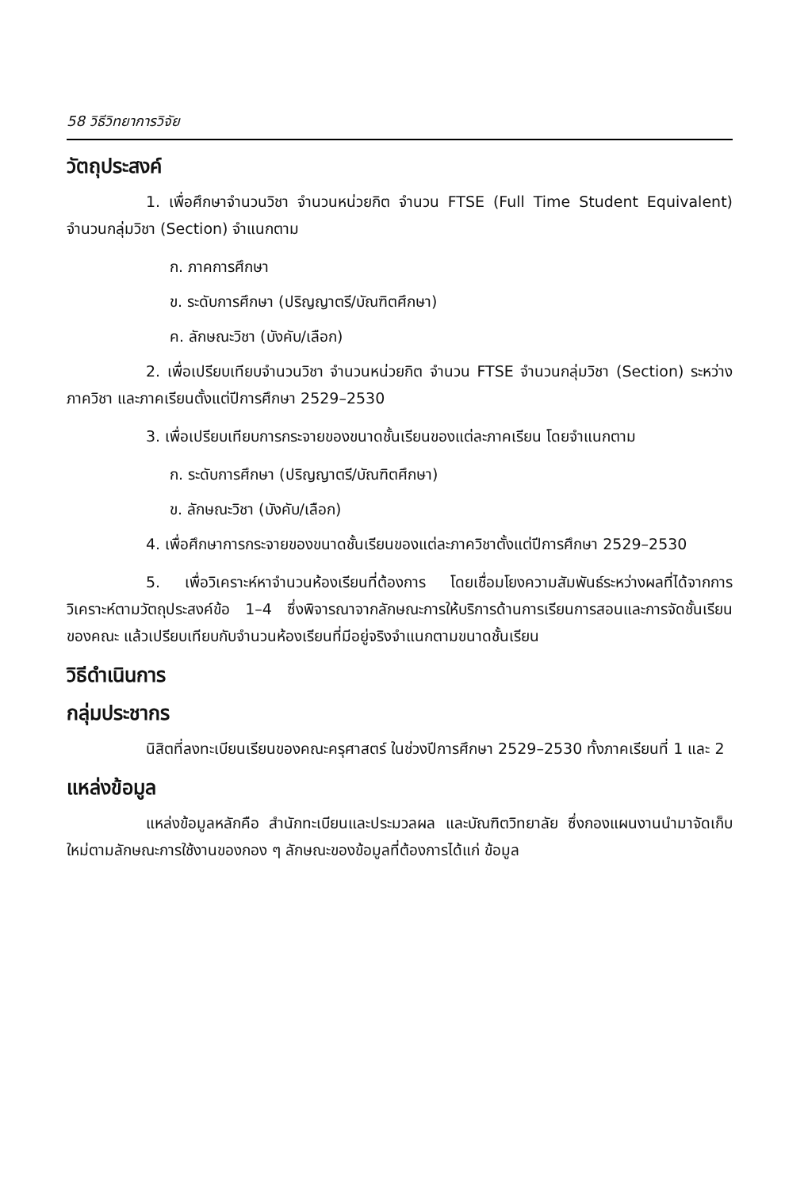58 วิธีวิทยาการวิจัย
วัตถุประสงค์
1. เพื่อศึกษาจำนวนวิชา จำนวนหน่วยกิต จำนวน FTSE (Full Time Student Equivalent) จำนวนกลุ่มวิชา (Section) จำแนกตาม
ก. ภาคการศึกษา
ข. ระดับการศึกษา (ปริญญาตรี/บัณฑิตศึกษา)
ค. ลักษณะวิชา (บังคับ/เลือก)
2. เพื่อเปรียบเทียบจำนวนวิชา จำนวนหน่วยกิต จำนวน FTSE จำนวนกลุ่มวิชา (Section) ระหว่าง ภาควิชา และภาคเรียนตั้งแต่ปีการศึกษา 2529–2530
3. เพื่อเปรียบเทียบการกระจายของขนาดชั้นเรียนของแต่ละภาคเรียน โดยจำแนกตาม
ก. ระดับการศึกษา (ปริญญาตรี/บัณฑิตศึกษา)
ข. ลักษณะวิชา (บังคับ/เลือก)
4. เพื่อศึกษาการกระจายของขนาดชั้นเรียนของแต่ละภาควิชาตั้งแต่ปีการศึกษา 2529–2530
5. เพื่อวิเคราะห์หาจำนวนห้องเรียนที่ต้องการ โดยเชื่อมโยงความสัมพันธ์ระหว่างผลที่ได้จากการวิเคราะห์ตามวัตถุประสงค์ข้อ 1–4 ซึ่งพิจารณาจากลักษณะการให้บริการด้านการเรียนการสอนและการจัดชั้นเรียนของคณะ แล้วเปรียบเทียบกับจำนวนห้องเรียนที่มีอยู่จริงจำแนกตามขนาดชั้นเรียน
วิธีดำเนินการ
กลุ่มประชากร
นิสิตที่ลงทะเบียนเรียนของคณะครุศาสตร์ ในช่วงปีการศึกษา 2529–2530 ทั้งภาคเรียนที่ 1 และ 2
แหล่งข้อมูล
แหล่งข้อมูลหลักคือ สำนักทะเบียนและประมวลผล และบัณฑิตวิทยาลัย ซึ่งกองแผนงานนำมาจัดเก็บใหม่ตามลักษณะการใช้งานของกอง ๆ ลักษณะของข้อมูลที่ต้องการได้แก่ ข้อมูล